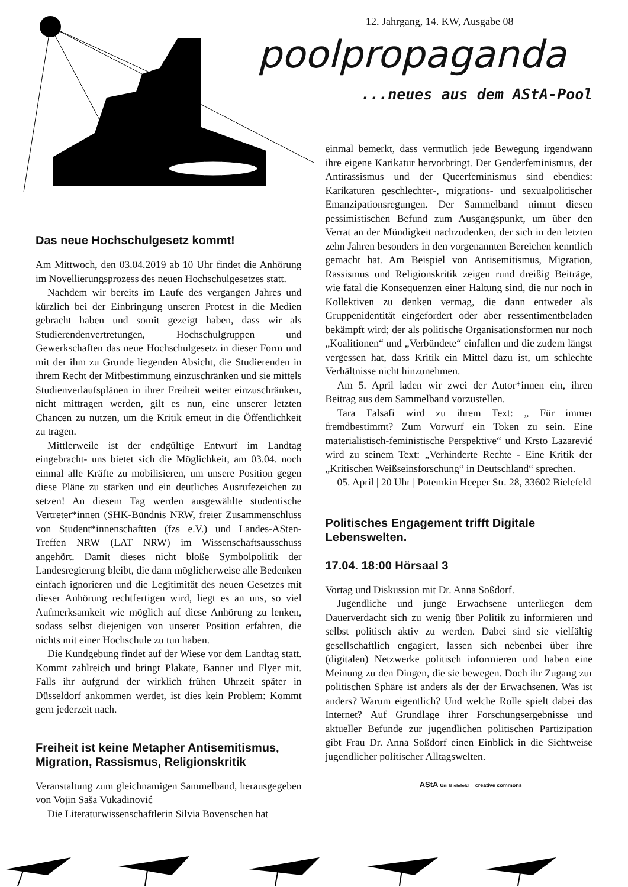12. Jahrgang, 14. KW, Ausgabe 08
poolpropaganda
...neues aus dem AStA-Pool
Das neue Hochschulgesetz kommt!
Am Mittwoch, den 03.04.2019 ab 10 Uhr findet die Anhörung im Novellierungsprozess des neuen Hochschulgesetzes statt.
Nachdem wir bereits im Laufe des vergangen Jahres und kürzlich bei der Einbringung unseren Protest in die Medien gebracht haben und somit gezeigt haben, dass wir als Studierendenvertretungen, Hochschulgruppen und Gewerkschaften das neue Hochschulgesetz in dieser Form und mit der ihm zu Grunde liegenden Absicht, die Studierenden in ihrem Recht der Mitbestimmung einzuschränken und sie mittels Studienverlaufsplänen in ihrer Freiheit weiter einzuschränken, nicht mittragen werden, gilt es nun, eine unserer letzten Chancen zu nutzen, um die Kritik erneut in die Öffentlichkeit zu tragen.
Mittlerweile ist der endgültige Entwurf im Landtag eingebracht- uns bietet sich die Möglichkeit, am 03.04. noch einmal alle Kräfte zu mobilisieren, um unsere Position gegen diese Pläne zu stärken und ein deutliches Ausrufezeichen zu setzen! An diesem Tag werden ausgewählte studentische Vertreter*innen (SHK-Bündnis NRW, freier Zusammenschluss von Student*innenschaftten (fzs e.V.) und Landes-ASten-Treffen NRW (LAT NRW) im Wissenschaftsausschuss angehört. Damit dieses nicht bloße Symbolpolitik der Landesregierung bleibt, die dann möglicherweise alle Bedenken einfach ignorieren und die Legitimität des neuen Gesetzes mit dieser Anhörung rechtfertigen wird, liegt es an uns, so viel Aufmerksamkeit wie möglich auf diese Anhörung zu lenken, sodass selbst diejenigen von unserer Position erfahren, die nichts mit einer Hochschule zu tun haben.
Die Kundgebung findet auf der Wiese vor dem Landtag statt. Kommt zahlreich und bringt Plakate, Banner und Flyer mit. Falls ihr aufgrund der wirklich frühen Uhrzeit später in Düsseldorf ankommen werdet, ist dies kein Problem: Kommt gern jederzeit nach.
Freiheit ist keine Metapher Antisemitismus, Migration, Rassismus, Religionskritik
Veranstaltung zum gleichnamigen Sammelband, herausgegeben von Vojin Saša Vukadinović
Die Literaturwissenschaftlerin Silvia Bovenschen hat
einmal bemerkt, dass vermutlich jede Bewegung irgendwann ihre eigene Karikatur hervorbringt. Der Genderfeminismus, der Antirassismus und der Queerfeminismus sind ebendies: Karikaturen geschlechter-, migrations- und sexualpolitischer Emanzipationsregungen. Der Sammelband nimmt diesen pessimistischen Befund zum Ausgangspunkt, um über den Verrat an der Mündigkeit nachzudenken, der sich in den letzten zehn Jahren besonders in den vorgenannten Bereichen kenntlich gemacht hat. Am Beispiel von Antisemitismus, Migration, Rassismus und Religionskritik zeigen rund dreißig Beiträge, wie fatal die Konsequenzen einer Haltung sind, die nur noch in Kollektiven zu denken vermag, die dann entweder als Gruppenidentität eingefordert oder aber ressentimentbeladen bekämpft wird; der als politische Organisationsformen nur noch „Koalitionen“ und „Verbündete“ einfallen und die zudem längst vergessen hat, dass Kritik ein Mittel dazu ist, um schlechte Verhältnisse nicht hinzunehmen.
Am 5. April laden wir zwei der Autor*innen ein, ihren Beitrag aus dem Sammelband vorzustellen.
Tara Falsafi wird zu ihrem Text: „ Für immer fremdbestimmt? Zum Vorwurf ein Token zu sein. Eine materialistisch-feministische Perspektive“ und Krsto Lazarević wird zu seinem Text: „Verhinderte Rechte - Eine Kritik der „Kritischen Weißseinsforschung“ in Deutschland“ sprechen.
05. April | 20 Uhr | Potemkin Heeper Str. 28, 33602 Bielefeld
Politisches Engagement trifft Digitale Lebenswelten.
17.04. 18:00 Hörsaal 3
Vortag und Diskussion mit Dr. Anna Soßdorf.
Jugendliche und junge Erwachsene unterliegen dem Dauerverdacht sich zu wenig über Politik zu informieren und selbst politisch aktiv zu werden. Dabei sind sie vielfältig gesellschaftlich engagiert, lassen sich nebenbei über ihre (digitalen) Netzwerke politisch informieren und haben eine Meinung zu den Dingen, die sie bewegen. Doch ihr Zugang zur politischen Sphäre ist anders als der der Erwachsenen. Was ist anders? Warum eigentlich? Und welche Rolle spielt dabei das Internet? Auf Grundlage ihrer Forschungsergebnisse und aktueller Befunde zur jugendlichen politischen Partizipation gibt Frau Dr. Anna Soßdorf einen Einblick in die Sichtweise jugendlicher politischer Alltagswelten.
AStA Uni Bielefeld creative commons